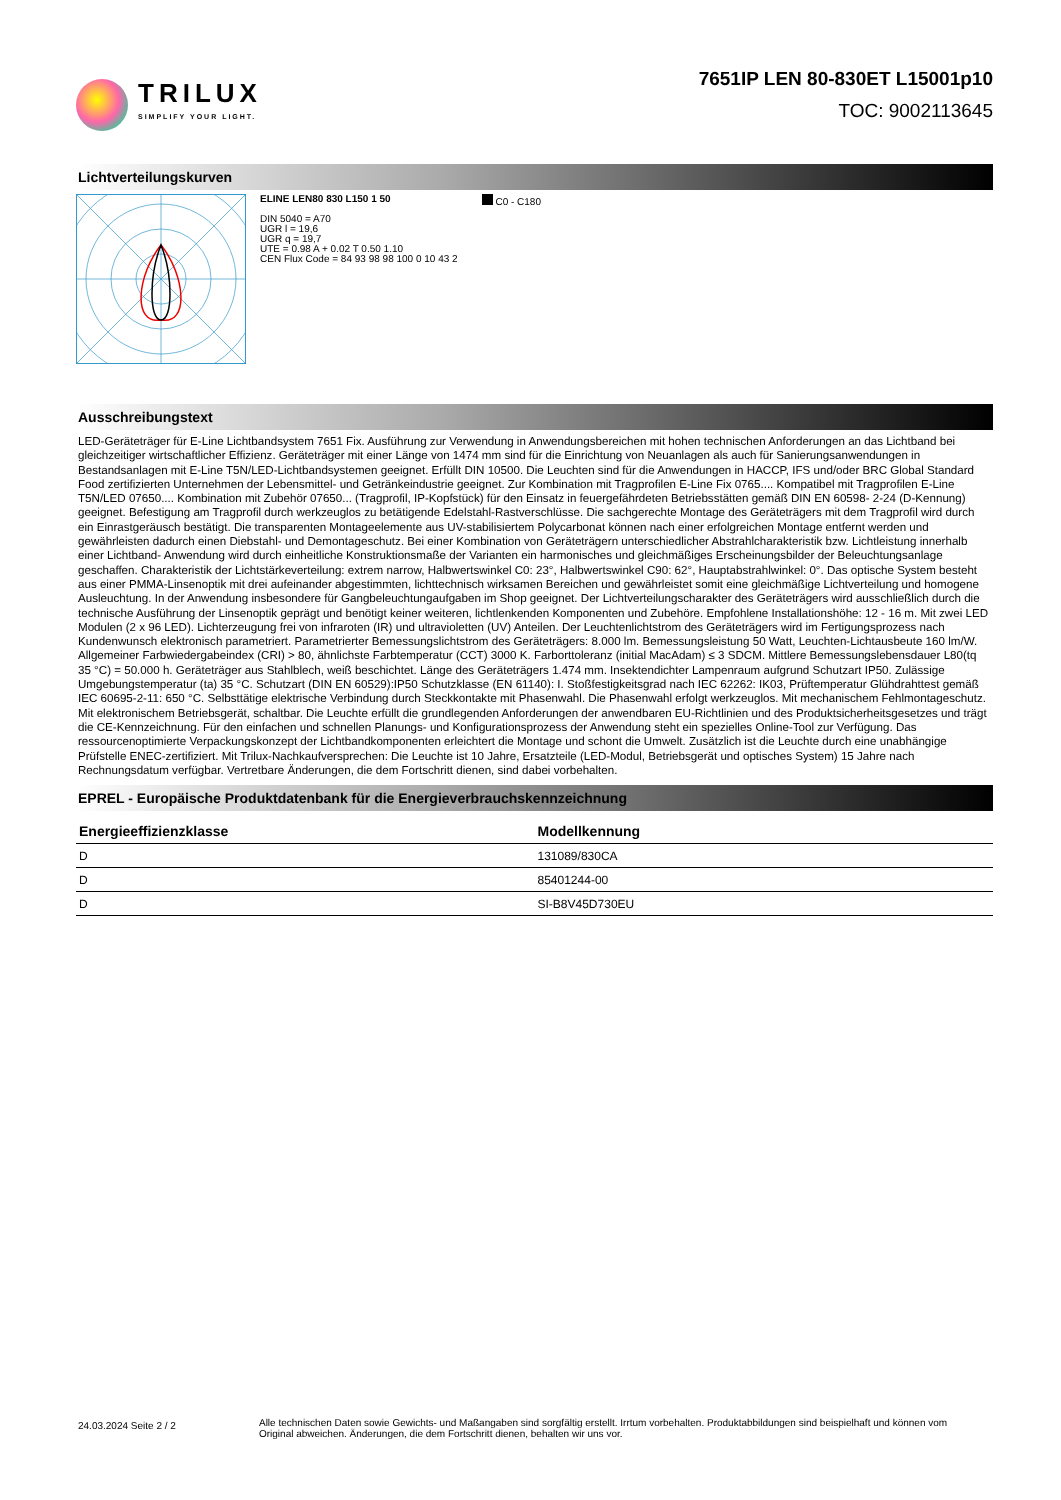TRILUX
SIMPLIFY YOUR LIGHT.
7651IP LEN 80-830ET L15001p10
TOC: 9002113645
Lichtverteilungskurven
ELINE LEN80 830 L150 1 50
DIN 5040 = A70
UGR l = 19,6
UGR q = 19,7
UTE = 0.98 A + 0.02 T 0.50 1.10
CEN Flux Code = 84 93 98 98 100 0 10 43 2
C0 - C180
Ausschreibungstext
LED-Geräteträger für E-Line Lichtbandsystem 7651 Fix. Ausführung zur Verwendung in Anwendungsbereichen mit hohen technischen Anforderungen an das Lichtband bei gleichzeitiger wirtschaftlicher Effizienz. Geräteträger mit einer Länge von 1474 mm sind für die Einrichtung von Neuanlagen als auch für Sanierungsanwendungen in Bestandsanlagen mit E-Line T5N/LED-Lichtbandsystemen geeignet. Erfüllt DIN 10500. Die Leuchten sind für die Anwendungen in HACCP, IFS und/oder BRC Global Standard Food zertifizierten Unternehmen der Lebensmittel- und Getränkeindustrie geeignet. Zur Kombination mit Tragprofilen E-Line Fix 0765.... Kompatibel mit Tragprofilen E-Line T5N/LED 07650.... Kombination mit Zubehör 07650... (Tragprofil, IP-Kopfstück) für den Einsatz in feuergefährdeten Betriebsstätten gemäß DIN EN 60598- 2-24 (D-Kennung) geeignet. Befestigung am Tragprofil durch werkzeuglos zu betätigende Edelstahl-Rastverschlüsse. Die sachgerechte Montage des Geräteträgers mit dem Tragprofil wird durch ein Einrastgeräusch bestätigt. Die transparenten Montageelemente aus UV-stabilisiertem Polycarbonat können nach einer erfolgreichen Montage entfernt werden und gewährleisten dadurch einen Diebstahl- und Demontageschutz. Bei einer Kombination von Geräteträgern unterschiedlicher Abstrahlcharakteristik bzw. Lichtleistung innerhalb einer Lichtband- Anwendung wird durch einheitliche Konstruktionsmaße der Varianten ein harmonisches und gleichmäßiges Erscheinungsbilder der Beleuchtungsanlage geschaffen. Charakteristik der Lichtstärkeverteilung: extrem narrow, Halbwertswinkel C0: 23°, Halbwertswinkel C90: 62°, Hauptabstrahlwinkel: 0°. Das optische System besteht aus einer PMMA-Linsenoptik mit drei aufeinander abgestimmten, lichttechnisch wirksamen Bereichen und gewährleistet somit eine gleichmäßige Lichtverteilung und homogene Ausleuchtung. In der Anwendung insbesondere für Gangbeleuchtungaufgaben im Shop geeignet. Der Lichtverteilungscharakter des Geräteträgers wird ausschließlich durch die technische Ausführung der Linsenoptik geprägt und benötigt keiner weiteren, lichtlenkenden Komponenten und Zubehöre. Empfohlene Installationshöhe: 12 - 16 m. Mit zwei LED Modulen (2 x 96 LED). Lichterzeugung frei von infraroten (IR) und ultravioletten (UV) Anteilen. Der Leuchtenlichtstrom des Geräteträgers wird im Fertigungsprozess nach Kundenwunsch elektronisch parametriert. Parametrierter Bemessungslichtstrom des Geräteträgers: 8.000 lm. Bemessungsleistung 50 Watt, Leuchten-Lichtausbeute 160 lm/W. Allgemeiner Farbwiedergabeindex (CRI) > 80, ähnlichste Farbtemperatur (CCT) 3000 K. Farborttoleranz (initial MacAdam) ≤ 3 SDCM. Mittlere Bemessungslebensdauer L80(tq 35 °C) = 50.000 h. Geräteträger aus Stahlblech, weiß beschichtet. Länge des Geräteträgers 1.474 mm. Insektendichter Lampenraum aufgrund Schutzart IP50. Zulässige Umgebungstemperatur (ta) 35 °C. Schutzart (DIN EN 60529):IP50 Schutzklasse (EN 61140): I. Stoßfestigkeitsgrad nach IEC 62262: IK03, Prüftemperatur Glühdrahttest gemäß IEC 60695-2-11: 650 °C. Selbsttätige elektrische Verbindung durch Steckkontakte mit Phasenwahl. Die Phasenwahl erfolgt werkzeuglos. Mit mechanischem Fehlmontageschutz. Mit elektronischem Betriebsgerät, schaltbar. Die Leuchte erfüllt die grundlegenden Anforderungen der anwendbaren EU-Richtlinien und des Produktsicherheitsgesetzes und trägt die CE-Kennzeichnung. Für den einfachen und schnellen Planungs- und Konfigurationsprozess der Anwendung steht ein spezielles Online-Tool zur Verfügung. Das ressourcenoptimierte Verpackungskonzept der Lichtbandkomponenten erleichtert die Montage und schont die Umwelt. Zusätzlich ist die Leuchte durch eine unabhängige Prüfstelle ENEC-zertifiziert. Mit Trilux-Nachkaufversprechen: Die Leuchte ist 10 Jahre, Ersatzteile (LED-Modul, Betriebsgerät und optisches System) 15 Jahre nach Rechnungsdatum verfügbar. Vertretbare Änderungen, die dem Fortschritt dienen, sind dabei vorbehalten.
EPREL - Europäische Produktdatenbank für die Energieverbrauchskennzeichnung
| Energieeffizienzklasse | Modellkennung |
| --- | --- |
| D | 131089/830CA |
| D | 85401244-00 |
| D | SI-B8V45D730EU |
24.03.2024 Seite 2 / 2
Alle technischen Daten sowie Gewichts- und Maßangaben sind sorgfältig erstellt. Irrtum vorbehalten. Produktabbildungen sind beispielhaft und können vom Original abweichen. Änderungen, die dem Fortschritt dienen, behalten wir uns vor.